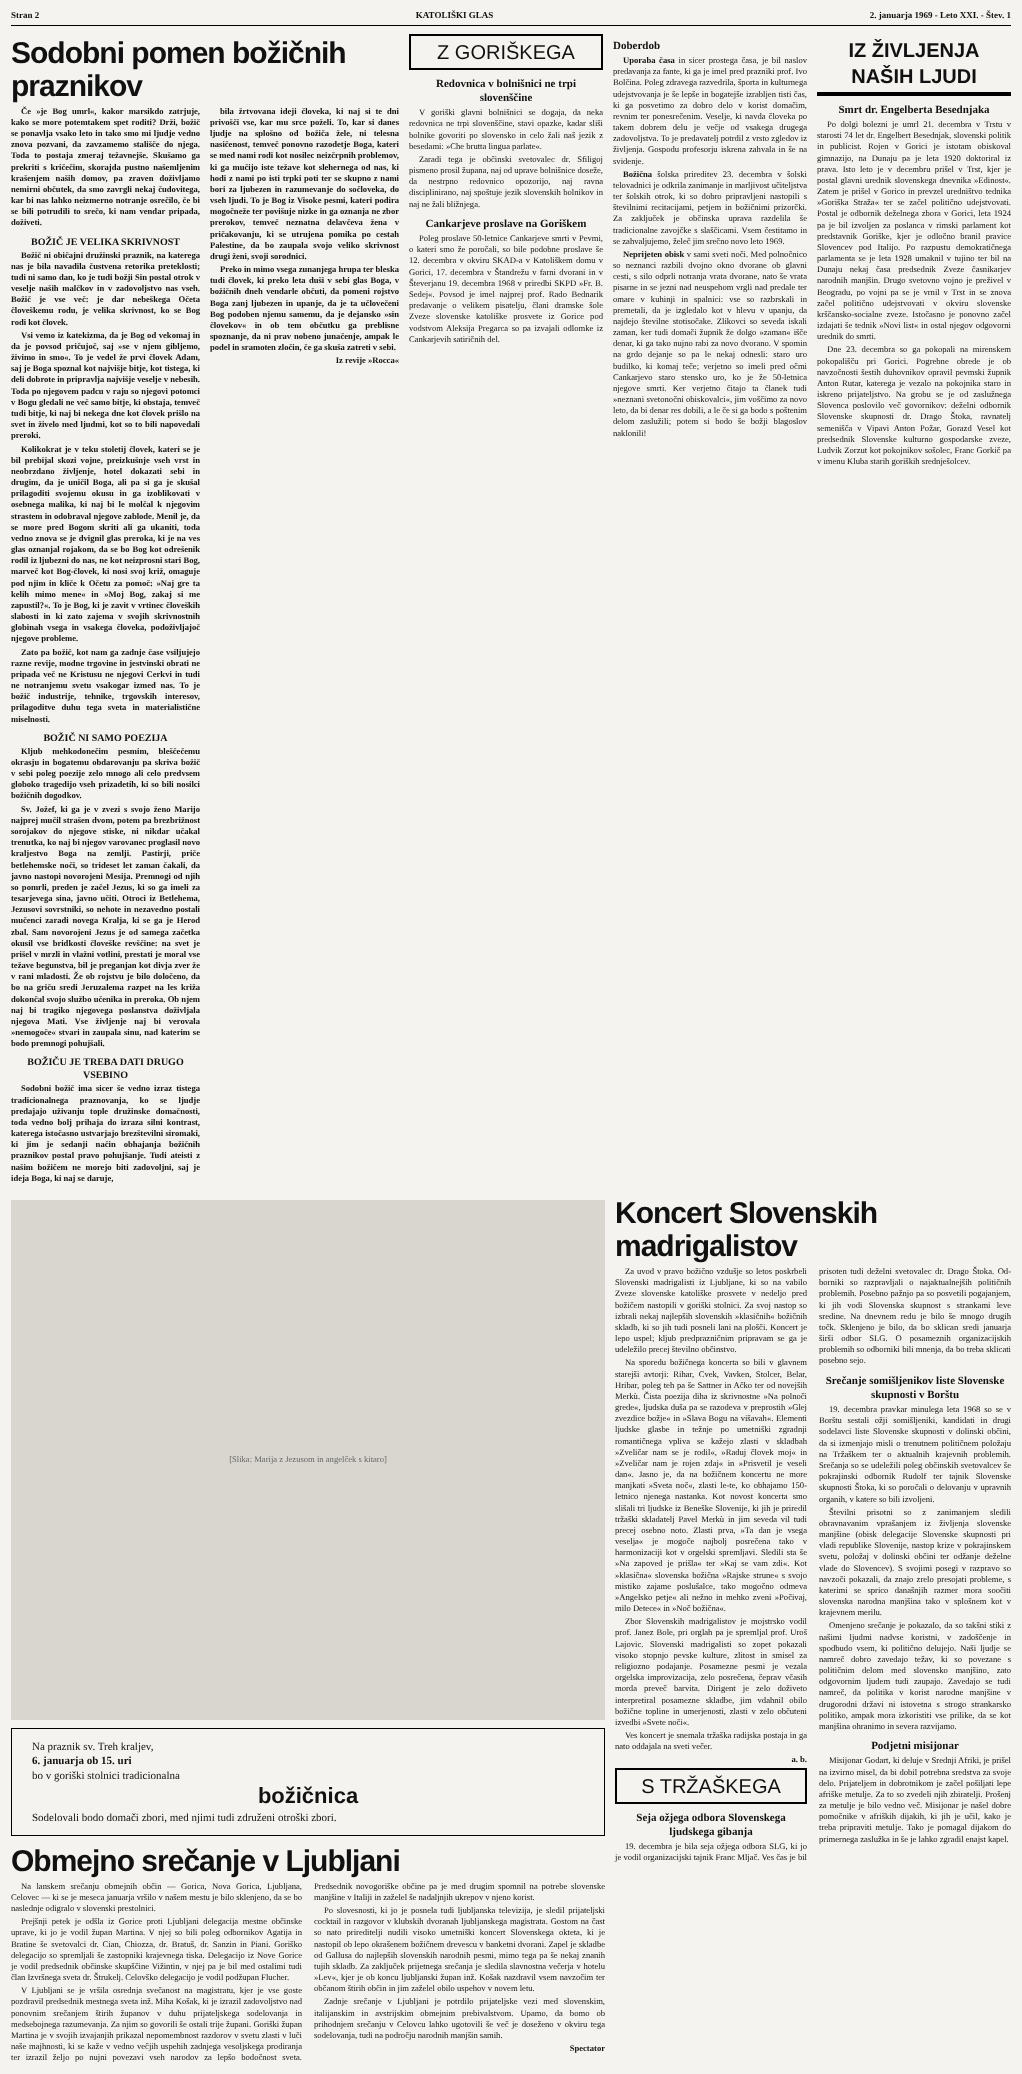Stran 2 KATOLIŠKI GLAS 2. januarja 1969 - Leto XXI. - Štev. 1
Sodobni pomen božičnih praznikov
Če »je Bog umrl«, kakor marsikdo zatrjuje, kako se more potemtakem spet roditi? Drži, božič se ponavlja vsako leto in tako smo mi ljudje vedno znova pozvani, da zavzamemo stališče do njega. Toda to postaja zmeraj težavnejše. Skušamo ga prekriti s kričečim, skorajda pustno našemljenim krašenjem naših domov, pa zraven doživljamo nemirni občutek, da smo zavrgli nekaj čudovitega, kar bi nas lahko neizmerno notranje osrečilo, če bi se bili potrudili to srečo, ki nam vendar pripada, doživeti.
BOŽIČ JE VELIKA SKRIVNOST
Božič ni običajni družinski praznik, na katerega nas je bila navadila čustvena retorika preteklosti; tudi ni samo dan, ko je tudi božji Sin postal otrok v veselje naših malčkov in v zadovoljstvo nas vseh. Božič je vse več: je dar nebeškega Očeta človeškemu rodu, je velika skrivnost, ko se Bog rodi kot človek.
Vsi vemo iz katekizma, da je Bog od vekomaj in da je povsod pričujoč, saj »se v njem gibljemo, živimo in smo«. To je vedel že prvi človek Adam, saj je Boga spoznal kot najvišje bitje, kot tistega, ki deli dobrote in pripravlja najvišje veselje v nebesih. Toda po njegovem padcu v raju so njegovi potomci v Bogu gledali ne več samo bitje, ki obstaja, temveč tudi bitje, ki naj bi nekega dne kot človek prišlo na svet in živelo med ljudmi, kot so to bili napovedali preroki.
Kolikokrat je v teku stoletij človek, kateri se je bil prebijal skozi vojne, preizkušnje vseh vrst in neobrzdano življenje, hotel dokazati sebi in drugim, da je uničil Boga, ali pa si ga je skušal prilagoditi svojemu okusu in ga izoblikovati v osebnega malika, ki naj bi le molčal k njegovim strastem in odobraval njegove zablode. Menil je, da se more pred Bogom skriti ali ga ukaniti, toda vedno znova se je dvignil glas preroka, ki je na ves glas oznanjal rojakom, da se bo Bog kot odrešenik rodil iz ljubezni do nas, ne kot neizprosni stari Bog, marveč kot Bog-človek, ki nosi svoj križ, omaguje pod njim in kliče k Očetu za pomoč: »Naj gre ta kelih mimo mene« in »Moj Bog, zakaj si me zapustil?«. To je Bog, ki je zavit v vrtinec človeških slabosti in ki zato zajema v svojih skrivnostnih globinah vsega in vsakega človeka, podoživljajoč njegove probleme.
Zato pa božič, kot nam ga zadnje čase vsiljujejo razne revije, modne trgovine in jestvinski obrati ne pripada več ne Kristusu ne njegovi Cerkvi in tudi ne notranjemu svetu vsakogar izmed nas. To je božič industrije, tehnike, trgovskih interesov, prilagoditve duhu tega sveta in materialistične miselnosti.
BOŽIČ NI SAMO POEZIJA
Kljub mehkodonečim pesmim, bleščečemu okrasju in bogatemu obdarovanju pa skriva božič v sebi poleg poezije zelo mnogo ali celo predvsem globoko tragedijo vseh prizadetih, ki so bili nosilci božičnih dogodkov.
Sv. Jožef, ki ga je v zvezi s svojo ženo Marijo najprej mučil strašen dvom, potem pa brezbrižnost sorojakov do njegove stiske, ni nikdar učakal trenutka, ko naj bi njegov varovanec proglasil novo kraljestvo Boga na zemlji. Pastirji, priče betlehemske noči, so trideset let zaman čakali, da javno nastopi novorojeni Mesija. Premnogi od njih so pomrli, preden je začel Jezus, ki so ga imeli za tesarjevega sina, javno učiti. Otroci iz Betlehema, Jezusovi sovrstniki, so nehote in nezavedno postali mučenci zaradi novega Kralja, ki se ga je Herod zbal. Sam novorojeni Jezus je od samega začetka okusil vse bridkosti človeške revščine: na svet je prišel v mrzli in vlažni votlini, prestati je moral vse težave begunstva, bil je preganjan kot divja zver že v rani mladosti. Že ob rojstvu je bilo določeno, da bo na griču sredi Jeruzalema razpet na les križa dokončal svojo službo učenika in preroka. Ob njem naj bi tragiko njegovega poslanstva doživljala njegova Mati. Vse življenje naj bi verovala »nemogoče« stvari in zaupala sinu, nad katerim se bodo premnogi pohujšali.
BOŽIČU JE TREBA DATI DRUGO VSEBINO
Sodobni božič ima sicer še vedno izraz tistega tradicionalnega praznovanja, ko se ljudje predajajo uživanju tople družinske domačnosti, toda vedno bolj prihaja do izraza silni kontrast, katerega istočasno ustvarjajo brezštevilni siromaki, ki jim je sedanji način obhajanja božičnih praznikov postal pravo pohujšanje. Tudi ateisti z našim božičem ne morejo biti zadovoljni, saj je ideja Boga, ki naj se daruje,
bila žrtvovana ideji človeka, ki naj si te dni privošči vse, kar mu srce poželi. To, kar si danes ljudje na splošno od božiča žele, ni telesna nasičenost, temveč ponovno razodetje Boga, kateri se med nami rodi kot nosilec neizčrpnih problemov, ki ga mučijo iste težave kot slehernega od nas, ki hodi z nami po isti trpki poti ter se skupno z nami bori za ljubezen in razumevanje do sočloveka, do vseh ljudi. To je Bog iz Visoke pesmi, kateri podira mogočneže ter povišuje nizke in ga oznanja ne zbor prerokov, temveč neznatna delavčeva žena v pričakovanju, ki se utrujena pomika po cestah Palestine, da bo zaupala svojo veliko skrivnost drugi ženi, svoji sorodnici.
Preko in mimo vsega zunanjega hrupa ter bleska tudi človek, ki preko leta duši v sebi glas Boga, v božičnih dneh vendarle občuti, da pomeni rojstvo Boga zanj ljubezen in upanje, da je ta učlovečeni Bog podoben njemu samemu, da je dejansko »sin človekov« in ob tem občutku ga preblisne spoznanje, da ni prav nobeno junačenje, ampak le podel in sramoten zločin, če ga skuša zatreti v sebi.
Iz revije »Rocca«
Z GORIŠKEGA
Redovnica v bolnišnici ne trpi slovenščine
V goriški glavni bolnišnici se dogaja, da neka redovnica ne trpi slovenščine, stavi opazke, kadar sliši bolnike govoriti po slovensko in celo žali naš jezik z besedami: »Che brutta lingua parlate«.
Zaradi tega je občinski svetovalec dr. Sfiligoj pismeno prosil župana, naj od uprave bolnišnice doseže, da nestrpno redovnico opozorijo, naj ravna disciplinirano, naj spoštuje jezik slovenskih bolnikov in naj ne žali bližnjega.
Cankarjeve proslave na Goriškem
Poleg proslave 50-letnice Cankarjeve smrti v Pevmi, o kateri smo že poročali, so bile podobne proslave še 12. decembra v okviru SKAD-a v Katoliškem domu v Gorici, 17. decembra v Štandrežu v farni dvorani in v Števerjanu 19. decembra 1968 v priredbi SKPD »Fr. B. Sedej«. Povsod je imel najprej prof. Rado Bednarik predavanje o velikem pisatelju, člani dramske šole Zveze slovenske katoliške prosvete iz Gorice pod vodstvom Aleksija Pregarca so pa izvajali odlomke iz Cankarjevih satiričnih del.
Doberdob
Uporaba časa in sicer prostega časa, je bil naslov predavanja za fante, ki ga je imel pred prazniki prof. Ivo Bolčina. Poleg zdravega razvedrila, športa in kulturnega udejstvovanja je še lepše in bogatejše izrabljen tisti čas, ki ga posvetimo za dobro delo v korist domačim, revnim ter ponesrečenim. Veselje, ki navda človeka po takem dobrem delu je večje od vsakega drugega zadovoljstva. To je predavatelj potrdil z vrsto zgledov iz življenja. Gospodu profesorju iskrena zahvala in še na svidenje.
Božična šolska prireditev 23. decembra v šolski telovadnici je odkrila zanimanje in marljivost učiteljstva ter šolskih otrok, ki so dobro pripravljeni nastopili s številnimi recitacijami, petjem in božičnimi prizorčki. Za zaključek je občinska uprava razdelila še tradicionalne zavojčke s slaščicami. Vsem čestitamo in se zahvaljujemo, želeč jim srečno novo leto 1969.
Neprijeten obisk v sami sveti noči. Med polnočnico so neznanci razbili dvojno okno dvorane ob glavni cesti, s silo odprli notranja vrata dvorane, nato še vrata pisarne in se jezni nad neuspehom vrgli nad predale ter omare v kuhinji in spalnici: vse so razbrskali in premetali, da je izgledalo kot v hlevu v upanju, da najdejo številne stotisočake. Zlikovci so seveda iskali zaman, ker tudi domači župnik že dolgo »zaman« išče denar, ki ga tako nujno rabi za novo dvorano. V spomin na grdo dejanje so pa le nekaj odnesli: staro uro budilko, ki komaj teče; verjetno so imeli pred očmi Cankarjevo staro stensko uro, ko je že 50-letnica njegove smrti. Ker verjetno čitajo ta članek tudi »neznani svetonočni obiskovalci«, jim voščimo za novo leto, da bi denar res dobili, a le če si ga bodo s poštenim delom zaslužili; potem si bodo še božji blagoslov naklonili!
IZ ŽIVLJENJA NAŠIH LJUDI
Smrt dr. Engelberta Besednjaka
Po dolgi bolezni je umrl 21. decembra v Trstu v starosti 74 let dr. Engelbert Besednjak, slovenski politik in publicist. Rojen v Gorici je istotam obiskoval gimnazijo, na Dunaju pa je leta 1920 doktoriral iz prava. Isto leto je v decembru prišel v Trst, kjer je postal glavni urednik slovenskega dnevnika »Edinost«. Zatem je prišel v Gorico in prevzel uredništvo tednika »Goriška Straža« ter se začel politično udejstvovati. Postal je odbornik deželnega zbora v Gorici, leta 1924 pa je bil izvoljen za poslanca v rimski parlament kot predstavnik Goriške, kjer je odločno branil pravice Slovencev pod Italijo. Po razpustu demokratičnega parlamenta se je leta 1928 umaknil v tujino ter bil na Dunaju nekaj časa predsednik Zveze časnikarjev narodnih manjšin. Drugo svetovno vojno je preživel v Beogradu, po vojni pa se je vrnil v Trst in se znova začel politično udejstvovati v okviru slovenske krščansko-socialne zveze. Istočasno je ponovno začel izdajati še tednik »Novi list« in ostal njegov odgovorni urednik do smrti.
Dne 23. decembra so ga pokopali na mirenskem pokopališču pri Gorici. Pogrebne obrede je ob navzočnosti šestih duhovnikov opravil pevmski župnik Anton Rutar, katerega je vezalo na pokojnika staro in iskreno prijateljstvo. Na grobu se je od zaslužnega Slovenca poslovilo več govornikov: deželni odbornik Slovenske skupnosti dr. Drago Štoka, ravnatelj semenišča v Vipavi Anton Požar, Gorazd Vesel kot predsednik Slovenske kulturno gospodarske zveze, Ludvik Zorzut kot pokojnikov sošolec, Franc Gorkič pa v imenu Kluba starih goriških srednješolcev.
[Slika: Marija z Jezusom in angelček s kitaro]
Na praznik sv. Treh kraljev,
6. januarja ob 15. uri
bo v goriški stolnici tradicionalna
božičnica
Sodelovali bodo domači zbori, med njimi tudi združeni otroški zbori.
Obmejno srečanje v Ljubljani
Na lanskem srečanju obmejnih občin — Gorica, Nova Gorica, Ljubljana, Celovec — ki se je meseca januarja vršilo v našem mestu je bilo sklenjeno, da se bo naslednje odigralo v slovenski prestolnici.
Prejšnji petek je odšla iz Gorice proti Ljubljani delegacija mestne občinske uprave, ki jo je vodil župan Martina. V njej so bili poleg odbornikov Agatija in Bratine še svetovalci dr. Cian, Chiozza, dr. Bratuš, dr. Sanzin in Piani. Goriško delegacijo so spremljali še zastopniki krajevnega tiska. Delegacijo iz Nove Gorice je vodil predsednik občinske skupščine Vižintin, v njej pa je bil med ostalimi tudi član Izvršnega sveta dr. Štrukelj. Celovško delegacijo je vodil podžupan Flucher.
V Ljubljani se je vršila osrednja svečanost na magistratu, kjer je vse goste pozdravil predsednik mestnega sveta inž. Miha Košak, ki je izrazil zadovoljstvo nad ponovnim srečanjem štirih županov v duhu prijateljskega sodelovanja in medsebojnega razumevanja. Za njim so govorili še ostali trije župani. Goriški župan Martina je v svojih izvajanjih prikazal nepomembnost razdorov v svetu zlasti v luči naše majhnosti, ki se kaže v vedno večjih uspehih zadnjega vesoljskega prodiranja ter izrazil željo po nujni povezavi vseh narodov za lepšo bodočnost sveta. Predsednik novogoriške občine pa je med drugim spomnil na potrebe slovenske manjšine v Italiji in zaželel še nadaljnjih ukrepov v njeno korist.
Po slovesnosti, ki jo je posnela tudi ljubljanska televizija, je sledil prijateljski cocktail in razgovor v klubskih dvoranah ljubljanskega magistrata. Gostom na čast so nato prireditelji nudili visoko umetniški koncert Slovenskega okteta, ki je nastopil ob lepo okrašenem božičnem drevescu v banketni dvorani. Zapel je skladbe od Gallusa do najlepših slovenskih narodnih pesmi, mimo tega pa še nekaj znanih tujih skladb. Za zaključek prijetnega srečanja je sledila slavnostna večerja v hotelu »Lev«, kjer je ob koncu ljubljanski župan inž. Košak nazdravil vsem navzočim ter občanom štirih občin in jim zaželel obilo uspehov v novem letu.
Zadnje srečanje v Ljubljani je potrdilo prijateljske vezi med slovenskim, italijanskim in avstrijskim obmejnim prebivalstvom. Upamo, da bomo ob prihodnjem srečanju v Celovcu lahko ugotovili še več je doseženo v okviru tega sodelovanja, tudi na področju narodnih manjšin samih.
Spectator
Koncert Slovenskih madrigalistov
Za uvod v pravo božično vzdušje so letos poskrbeli Slovenski madrigalisti iz Ljubljane, ki so na vabilo Zveze slovenske katoliške prosvete v nedeljo pred božičem nastopili v goriški stolnici. Za svoj nastop so izbrali nekaj najlepših slovenskih »klasičnih« božičnih skladb, ki so jih tudi posneli lani na plošči. Koncert je lepo uspel; kljub predprazničnim pripravam se ga je udeležilo precej številno občinstvo.
Na sporedu božičnega koncerta so bili v glavnem starejši avtorji: Rihar, Cvek, Vavken, Stolcer, Belar, Hribar, poleg teh pa še Sattner in Ačko ter od novejših Merkù. Čista poezija diha iz skrivnostne »Na polnoči grede«, ljudska duša pa se razodeva v preprostih »Glej zvezdice božje« in »Slava Bogu na višavah«. Elementi ljudske glasbe in težnje po umetniški zgradnji romantičnega vpliva se kažejo zlasti v skladbah »Zveličar nam se je rodil«, »Raduj človek moj« in »Zveličar nam je rojen zdaj« in »Prisvetil je veseli dan«. Jasno je, da na božičnem koncertu ne more manjkati »Sveta noč«, zlasti le-te, ko obhajamo 150-letnico njenega nastanka. Kot novost koncerta smo slišali tri ljudske iz Beneške Slovenije, ki jih je priredil tržaški skladatelj Pavel Merkù in jim seveda vil tudi precej osebno noto. Zlasti prva, »Ta dan je vsega veselja« je mogoče najbolj posrečena tako v harmonizaciji kot v orgelski spremljavi. Sledili sta še »Na zapoved je prišla« ter »Kaj se vam zdi«. Kot »klasična« slovenska božična »Rajske strune« s svojo mistiko zajame poslušalce, tako mogočno odmeva »Angelsko petje« ali nežno in mehko zveni »Počivaj, milo Detece« in »Noč božična«.
Zbor Slovenskih madrigalistov je mojstrsko vodil prof. Janez Bole, pri orglah pa je spremljal prof. Uroš Lajovic. Slovenski madrigalisti so zopet pokazali visoko stopnjo pevske kulture, zlitost in smisel za religiozno podajanje. Posamezne pesmi je vezala orgelska improvizacija, zelo posrečena, čeprav včasih morda preveč barvita. Dirigent je zelo doživeto interpretiral posamezne skladbe, jim vdahnil obilo božične topline in umerjenosti, zlasti v zelo občuteni izvedbi »Svete noči«.
Ves koncert je snemala tržaška radijska postaja in ga nato oddajala na sveti večer.
a. b.
S TRŽAŠKEGA
Seja ožjega odbora Slovenskega ljudskega gibanja
19. decembra je bila seja ožjega odbora SLG, ki jo je vodil organizacijski tajnik Franc Mljač. Ves čas je bil prisoten tudi deželni svetovalec dr. Drago Štoka. Od- borniki so razpravljali o najaktualnejših političnih problemih. Posebno pažnjo pa so posvetili pogajanjem, ki jih vodi Slovenska skupnost s strankami leve sredine. Na dnevnem redu je bilo še mnogo drugih točk. Sklenjeno je bilo, da bo sklican sredi januarja širši odbor SLG. O posameznih organizacijskih problemih so odborniki bili mnenja, da bo treba sklicati posebno sejo.
Srečanje somišljenikov liste Slovenske skupnosti v Borštu
19. decembra pravkar minulega leta 1968 so se v Borštu sestali ožji somišljeniki, kandidati in drugi sodelavci liste Slovenske skupnosti v dolinski občini, da si izmenjajo misli o trenutnem političnem položaju na Tržaškem ter o aktualnih krajevnih problemih. Srečanja so se udeležili poleg občinskih svetovalcev še pokrajinski odbornik Rudolf ter tajnik Slovenske skupnosti Štoka, ki so poročali o delovanju v upravnih organih, v katere so bili izvoljeni.
Številni prisotni so z zanimanjem sledili obravnavanim vprašanjem iz življenja slovenske manjšine (obisk delegacije Slovenske skupnosti pri vladi republike Slovenije, nastop krize v pokrajinskem svetu, položaj v dolinski občini ter odžanje deželne vlade do Slovencev). S svojimi posegi v razpravo so navzoči pokazali, da znajo zrelo presojati probleme, s katerimi se sprico današnjih razmer mora soočiti slovenska narodna manjšina tako v splošnem kot v krajevnem merilu.
Omenjeno srečanje je pokazalo, da so takšni stiki z našimi ljudmi nadvse koristni, v zadoščenje in spodbudo vsem, ki politično delujejo. Naši ljudje se namreč dobro zavedajo težav, ki so povezane s političnim delom med slovensko manjšino, zato odgovornim ljudem tudi zaupajo. Zavedajo se tudi namreč, da politika v korist narodne manjšine v drugorodni državi ni istovetna s strogo strankarsko politiko, ampak mora izkoristiti vse prilike, da se kot manjšina ohranimo in severa razvijamo.
Podjetni misijonar
Misijonar Godart, ki deluje v Srednji Afriki, je prišel na izvirno misel, da bi dobil potrebna sredstva za svoje delo. Prijateljem in dobrotnikom je začel pošiljati lepe afriške metulje. Za to so zvedeli njih zbiratelji. Prošenj za metulje je bilo vedno več. Misijonar je našel dobre pomočnike v afriških dijakih, ki jih je učil, kako je treba pripraviti metulje. Tako je pomagal dijakom do primernega zaslužka in še je lahko zgradil enajst kapel.